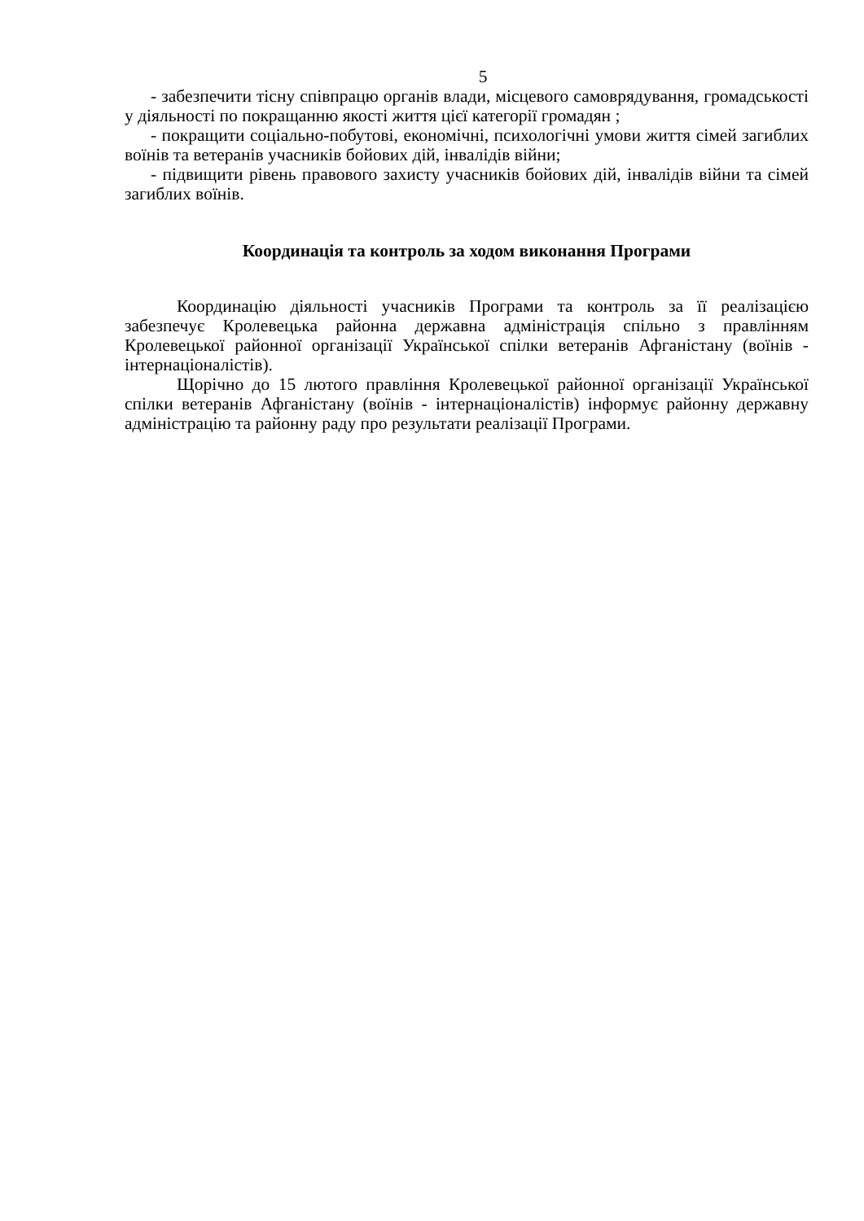5
- забезпечити тісну співпрацю органів влади, місцевого самоврядування, громадськості у діяльності по покращанню якості життя цієї категорії громадян ;
- покращити соціально-побутові, економічні, психологічні умови життя сімей загиблих воїнів та ветеранів учасників бойових дій, інвалідів війни;
- підвищити рівень правового захисту учасників бойових дій, інвалідів війни та сімей загиблих воїнів.
Координація та контроль за ходом виконання Програми
Координацію діяльності учасників Програми та контроль за її реалізацією забезпечує Кролевецька районна державна адміністрація спільно з правлінням Кролевецької районної організації Української спілки ветеранів Афганістану (воїнів - інтернаціоналістів).
Щорічно до 15 лютого правління Кролевецької районної організації Української спілки ветеранів Афганістану (воїнів - інтернаціоналістів) інформує районну державну адміністрацію та районну раду про результати реалізації Програми.